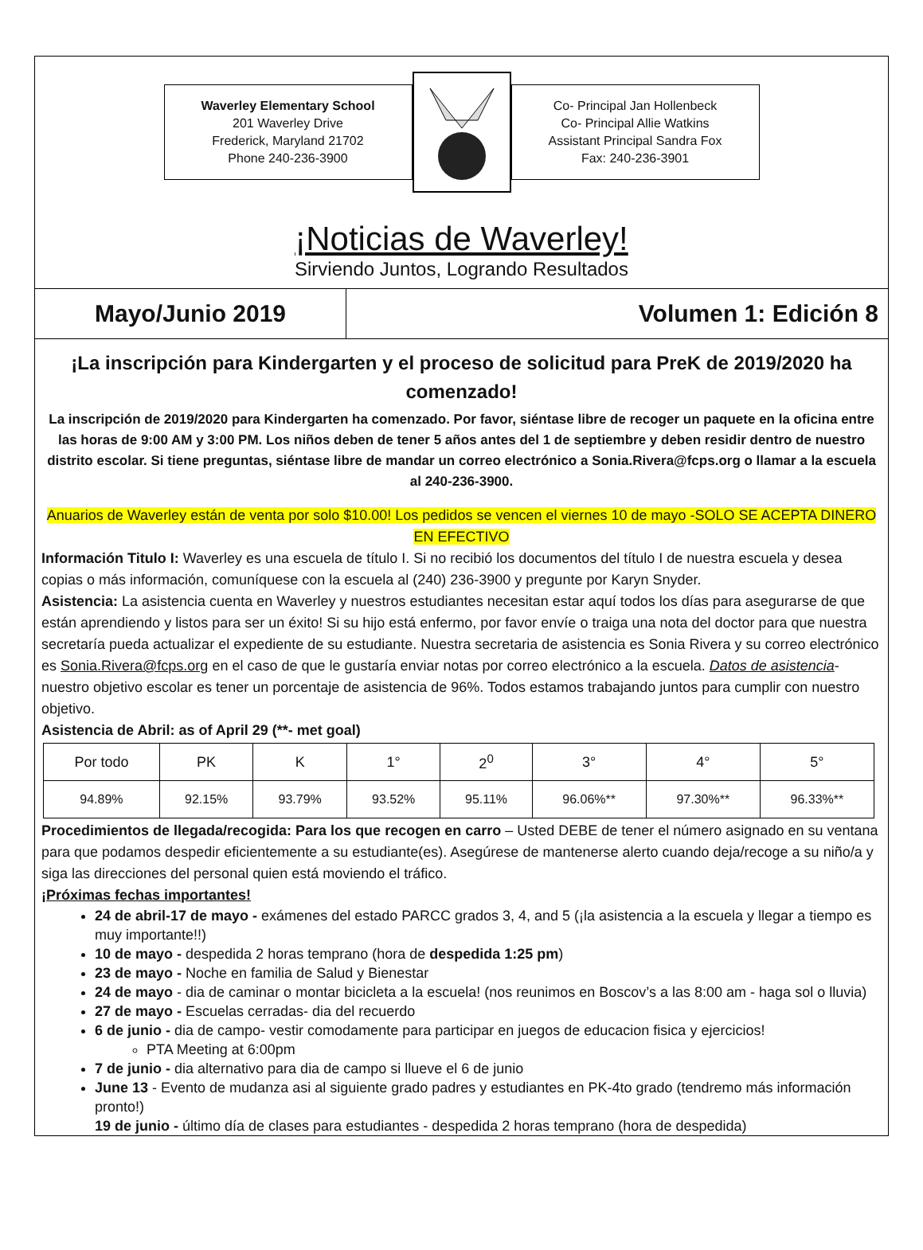Waverley Elementary School
201 Waverley Drive
Frederick, Maryland 21702
Phone 240-236-3900
Co- Principal Jan Hollenbeck
Co- Principal Allie Watkins
Assistant Principal Sandra Fox
Fax: 240-236-3901
¡Noticias de Waverley!
Sirviendo Juntos, Logrando Resultados
Mayo/Junio 2019
Volumen 1: Edición 8
¡La inscripción para Kindergarten y el proceso de solicitud para PreK de 2019/2020 ha comenzado!
La inscripción de 2019/2020 para Kindergarten ha comenzado. Por favor, siéntase libre de recoger un paquete en la oficina entre las horas de 9:00 AM y 3:00 PM. Los niños deben de tener 5 años antes del 1 de septiembre y deben residir dentro de nuestro distrito escolar. Si tiene preguntas, siéntase libre de mandar un correo electrónico a Sonia.Rivera@fcps.org o llamar a la escuela al 240-236-3900.
Anuarios de Waverley están de venta por solo $10.00! Los pedidos se vencen el viernes 10 de mayo -SOLO SE ACEPTA DINERO EN EFECTIVO
Información Titulo I: Waverley es una escuela de título I. Si no recibió los documentos del título I de nuestra escuela y desea copias o más información, comuníquese con la escuela al (240) 236-3900 y pregunte por Karyn Snyder.
Asistencia: La asistencia cuenta en Waverley y nuestros estudiantes necesitan estar aquí todos los días para asegurarse de que están aprendiendo y listos para ser un éxito! Si su hijo está enfermo, por favor envíe o traiga una nota del doctor para que nuestra secretaría pueda actualizar el expediente de su estudiante. Nuestra secretaria de asistencia es Sonia Rivera y su correo electrónico es Sonia.Rivera@fcps.org en el caso de que le gustaría enviar notas por correo electrónico a la escuela. Datos de asistencia- nuestro objetivo escolar es tener un porcentaje de asistencia de 96%. Todos estamos trabajando juntos para cumplir con nuestro objetivo.
Asistencia de Abril: as of April 29 (**- met goal)
| Por todo | PK | K | 1° | 2<sup>0</sup> | 3° | 4° | 5° |
| --- | --- | --- | --- | --- | --- | --- | --- |
| 94.89% | 92.15% | 93.79% | 93.52% | 95.11% | 96.06%** | 97.30%** | 96.33%** |
Procedimientos de llegada/recogida: Para los que recogen en carro – Usted DEBE de tener el número asignado en su ventana para que podamos despedir eficientemente a su estudiante(es). Asegúrese de mantenerse alerto cuando deja/recoge a su niño/a y siga las direcciones del personal quien está moviendo el tráfico.
¡Próximas fechas importantes!
24 de abril-17 de mayo - exámenes del estado PARCC grados 3, 4, and 5 (¡la asistencia a la escuela y llegar a tiempo es muy importante!!)
10 de mayo - despedida 2 horas temprano (hora de despedida 1:25 pm)
23 de mayo - Noche en familia de Salud y Bienestar
24 de mayo - dia de caminar o montar bicicleta a la escuela! (nos reunimos en Boscov’s a las 8:00 am - haga sol o lluvia)
27 de mayo - Escuelas cerradas- dia del recuerdo
6 de junio - dia de campo- vestir comodamente para participar en juegos de educacion fisica y ejercicios!
PTA Meeting at 6:00pm
7 de junio - dia alternativo para dia de campo si llueve el 6 de junio
June 13 - Evento de mudanza asi al siguiente grado padres y estudiantes en PK-4to grado (tendremo más información pronto!)
19 de junio - último día de clases para estudiantes - despedida 2 horas temprano (hora de despedida)